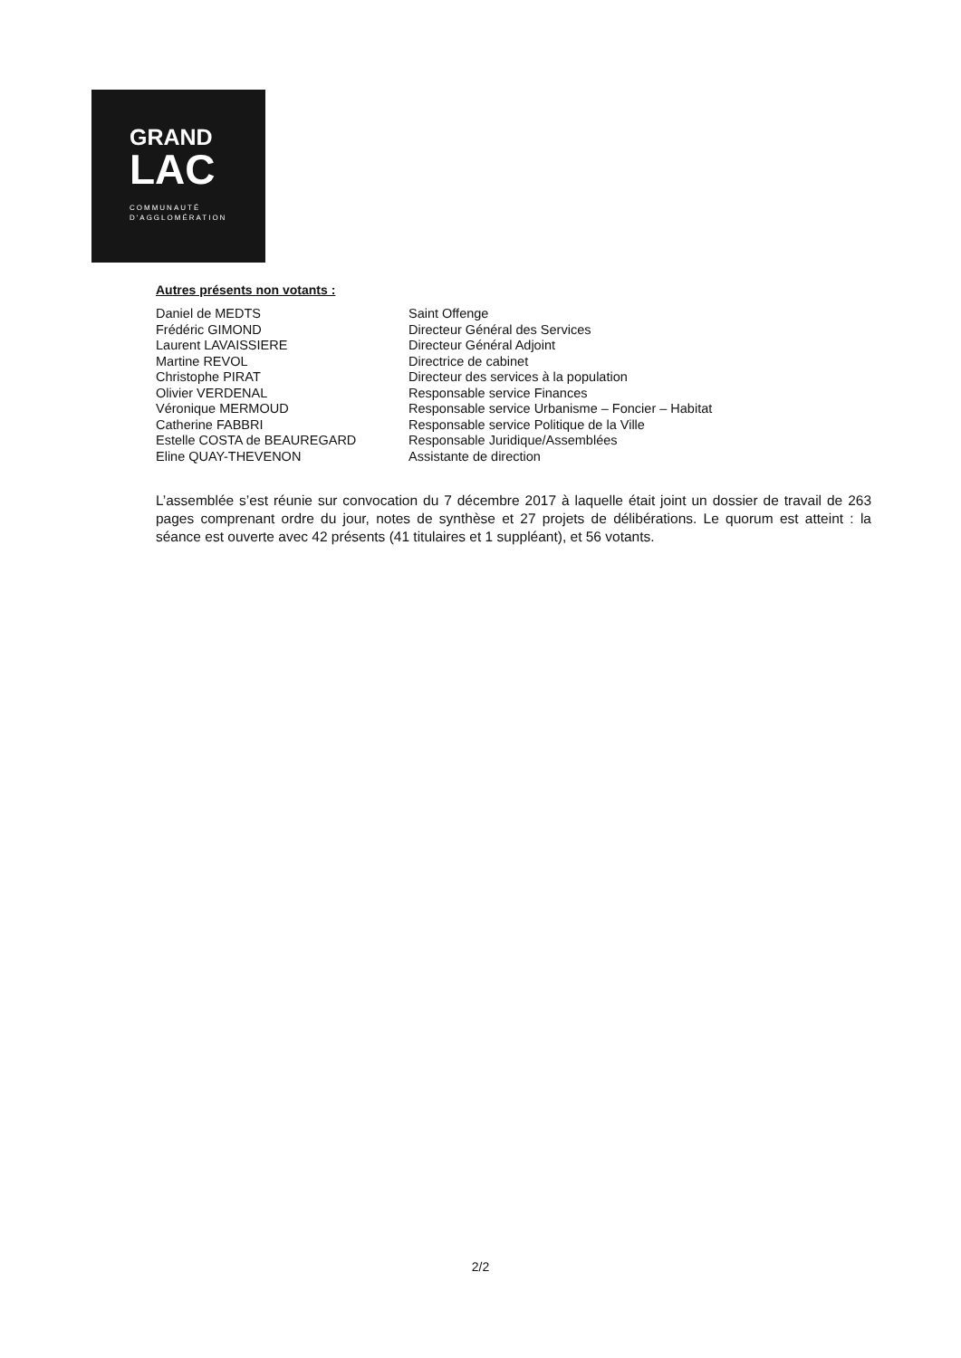GRAND
LAC
COMMUNAUTÉ
D'AGGLOMÉRATION
Autres présents non votants :
| Daniel de MEDTS | Saint Offenge |
| Frédéric GIMOND | Directeur Général des Services |
| Laurent LAVAISSIERE | Directeur Général Adjoint |
| Martine REVOL | Directrice de cabinet |
| Christophe PIRAT | Directeur des services à la population |
| Olivier VERDENAL | Responsable service Finances |
| Véronique MERMOUD | Responsable service Urbanisme – Foncier – Habitat |
| Catherine FABBRI | Responsable service Politique de la Ville |
| Estelle COSTA de BEAUREGARD | Responsable Juridique/Assemblées |
| Eline QUAY-THEVENON | Assistante de direction |
L’assemblée s’est réunie sur convocation du 7 décembre 2017 à laquelle était joint un dossier de travail de 263 pages comprenant ordre du jour, notes de synthèse et 27 projets de délibérations. Le quorum est atteint : la séance est ouverte avec 42 présents (41 titulaires et 1 suppléant), et 56 votants.
2/2